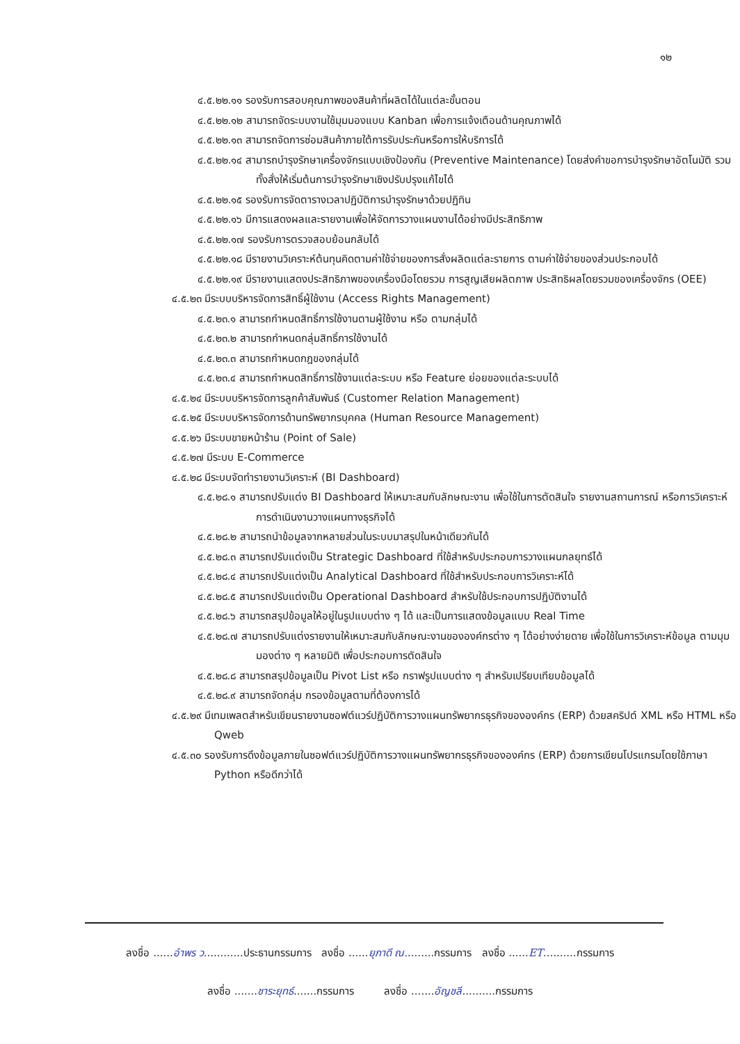๑๒
๔.๕.๒๒.๑๑ รองรับการสอบคุณภาพของสินค้าที่ผลิตได้ในแต่ละขั้นตอน
๔.๕.๒๒.๑๒ สามารถจัดระบบงานใช้มุมมองแบบ Kanban เพื่อการแจ้งเตือนด้านคุณภาพได้
๔.๕.๒๒.๑๓ สามารถจัดการซ่อมสินค้าภายใต้การรับประกันหรือการให้บริการได้
๔.๕.๒๒.๑๔ สามารถบำรุงรักษาเครื่องจักรแบบเชิงป้องกัน (Preventive Maintenance) โดยส่งคำขอการบำรุงรักษาอัตโนมัติ รวมทั้งสั่งให้เริ่มต้นการบำรุงรักษาเชิงปรับปรุงแก้ไขได้
๔.๕.๒๒.๑๕ รองรับการจัดตารางเวลาปฏิบัติการบำรุงรักษาด้วยปฏิทิน
๔.๕.๒๒.๑๖ มีการแสดงผลและรายงานเพื่อให้จัดการวางแผนงานได้อย่างมีประสิทธิภาพ
๔.๕.๒๒.๑๗ รองรับการตรวจสอบย้อนกลับได้
๔.๕.๒๒.๑๘ มีรายงานวิเคราะห์ต้นทุนคิดตามค่าใช้จ่ายของการสั่งผลิตแต่ละรายการ ตามค่าใช้จ่ายของส่วนประกอบได้
๔.๕.๒๒.๑๙ มีรายงานแสดงประสิทธิภาพของเครื่องมือโดยรวม การสูญเสียผลิตภาพ ประสิทธิผลโดยรวมของเครื่องจักร (OEE)
๔.๕.๒๓ มีระบบบริหารจัดการสิทธิ์ผู้ใช้งาน (Access Rights Management)
๔.๕.๒๓.๑ สามารถกำหนดสิทธิ์การใช้งานตามผู้ใช้งาน หรือ ตามกลุ่มได้
๔.๕.๒๓.๒ สามารถกำหนดกลุ่มสิทธิ์การใช้งานได้
๔.๕.๒๓.๓ สามารถกำหนดกฎของกลุ่มได้
๔.๕.๒๓.๔ สามารถกำหนดสิทธิ์การใช้งานแต่ละระบบ หรือ Feature ย่อยของแต่ละระบบได้
๔.๕.๒๔ มีระบบบริหารจัดการลูกค้าสัมพันธ์ (Customer Relation Management)
๔.๕.๒๕ มีระบบบริหารจัดการด้านทรัพยากรบุคคล (Human Resource Management)
๔.๕.๒๖ มีระบบขายหน้าร้าน (Point of Sale)
๔.๕.๒๗ มีระบบ E-Commerce
๔.๕.๒๘ มีระบบจัดทำรายงานวิเคราะห์ (BI Dashboard)
๔.๕.๒๘.๑ สามารถปรับแต่ง BI Dashboard ให้เหมาะสมกับลักษณะงาน เพื่อใช้ในการตัดสินใจ รายงานสถานการณ์ หรือการวิเคราะห์การดำเนินงานวางแผนทางธุรกิจได้
๔.๕.๒๘.๒ สามารถนำข้อมูลจากหลายส่วนในระบบมาสรุปในหน้าเดียวกันได้
๔.๕.๒๘.๓ สามารถปรับแต่งเป็น Strategic Dashboard ที่ใช้สำหรับประกอบการวางแผนกลยุทธ์ได้
๔.๕.๒๘.๔ สามารถปรับแต่งเป็น Analytical Dashboard ที่ใช้สำหรับประกอบการวิเคราะห์ได้
๔.๕.๒๘.๕ สามารถปรับแต่งเป็น Operational Dashboard สำหรับใช้ประกอบการปฏิบัติงานได้
๔.๕.๒๘.๖ สามารถสรุปข้อมูลให้อยู่ในรูปแบบต่าง ๆ ได้ และเป็นการแสดงข้อมูลแบบ Real Time
๔.๕.๒๘.๗ สามารถปรับแต่งรายงานให้เหมาะสมกับลักษณะงานขององค์กรต่าง ๆ ได้อย่างง่ายดาย เพื่อใช้ในการวิเคราะห์ข้อมูล ตามมุมมองต่าง ๆ หลายมิติ เพื่อประกอบการตัดสินใจ
๔.๕.๒๘.๘ สามารถสรุปข้อมูลเป็น Pivot List หรือ กราฟรูปแบบต่าง ๆ สำหรับเปรียบเทียบข้อมูลได้
๔.๕.๒๘.๙ สามารถจัดกลุ่ม กรองข้อมูลตามที่ต้องการได้
๔.๕.๒๙ มีเทมเพลตสำหรับเขียนรายงานซอฟต์แวร์ปฏิบัติการวางแผนทรัพยากรธุรกิจขององค์กร (ERP) ด้วยสคริปต์ XML หรือ HTML หรือ Qweb
๔.๕.๓๐ รองรับการดึงข้อมูลภายในซอฟต์แวร์ปฏิบัติการวางแผนทรัพยากรธุรกิจขององค์กร (ERP) ด้วยการเขียนโปรแกรมโดยใช้ภาษา Python หรือดีกว่าได้
ลงชื่อ ......อำพร ว............ประธานกรรมการ ลงชื่อ ......ยุภาดี ณ.........กรรมการ ลงชื่อ ......ET..........กรรมการ
ลงชื่อ .......ชาระยุทธ์.......กรรมการ ลงชื่อ .......อัญชลี..........กรรมการ